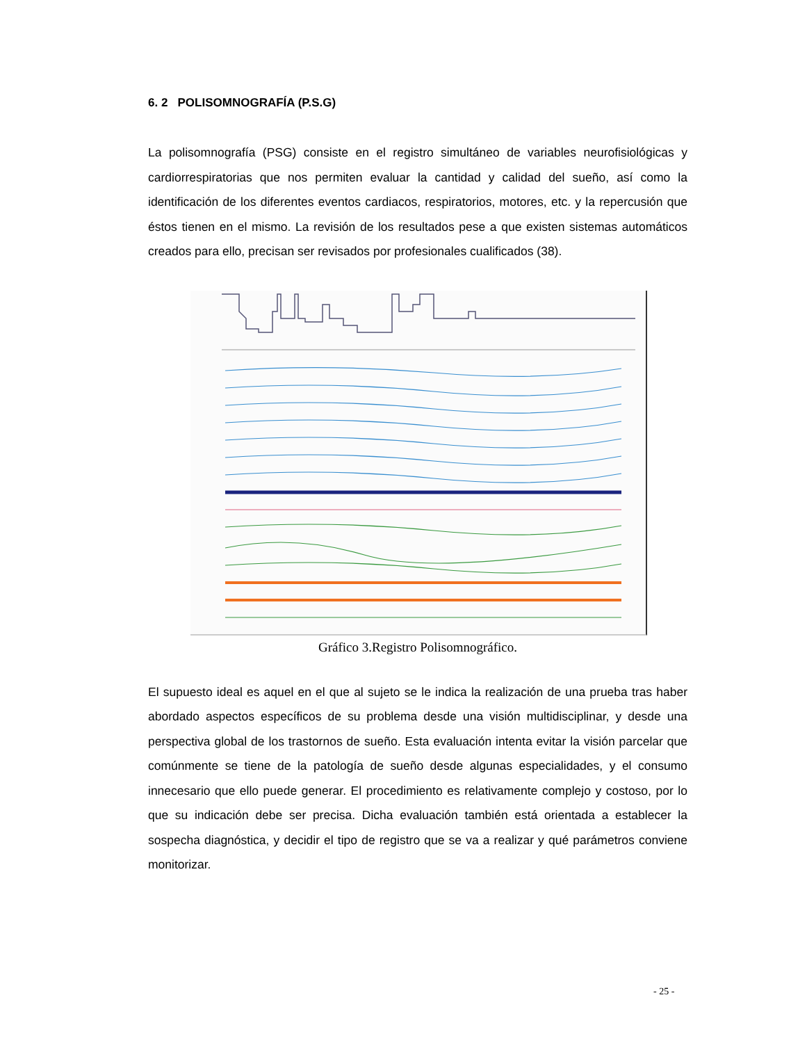6. 2 POLISOMNOGRAFÍA (P.S.G)
La polisomnografía (PSG) consiste en el registro simultáneo de variables neurofisiológicas y cardiorrespiratorias que nos permiten evaluar la cantidad y calidad del sueño, así como la identificación de los diferentes eventos cardiacos, respiratorios, motores, etc. y la repercusión que éstos tienen en el mismo. La revisión de los resultados pese a que existen sistemas automáticos creados para ello, precisan ser revisados por profesionales cualificados (38).
Gráfico 3.Registro Polisomnográfico.
El supuesto ideal es aquel en el que al sujeto se le indica la realización de una prueba tras haber abordado aspectos específicos de su problema desde una visión multidisciplinar, y desde una perspectiva global de los trastornos de sueño. Esta evaluación intenta evitar la visión parcelar que comúnmente se tiene de la patología de sueño desde algunas especialidades, y el consumo innecesario que ello puede generar. El procedimiento es relativamente complejo y costoso, por lo que su indicación debe ser precisa. Dicha evaluación también está orientada a establecer la sospecha diagnóstica, y decidir el tipo de registro que se va a realizar y qué parámetros conviene monitorizar.
- 25 -